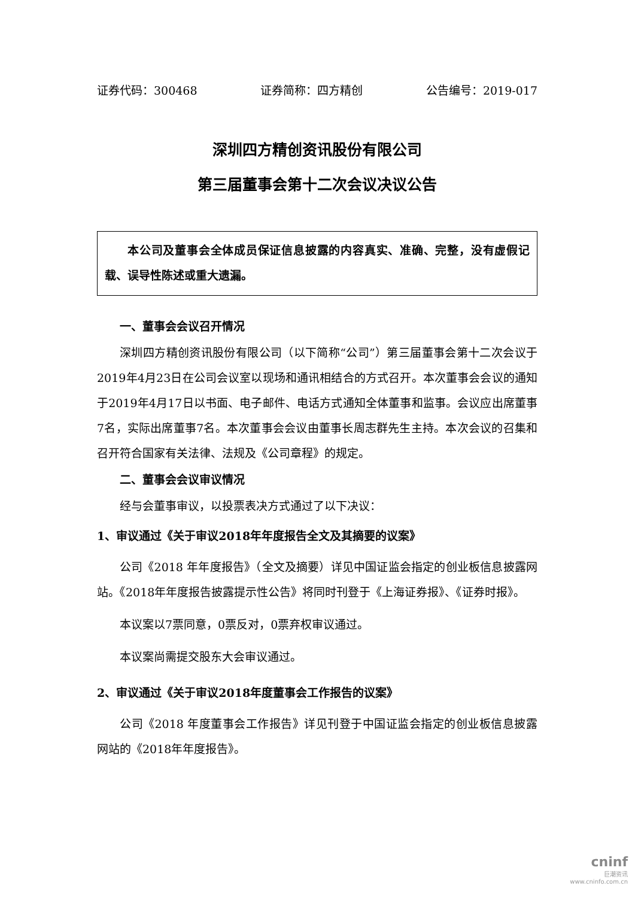证券代码：300468 证券简称：四方精创 公告编号：2019-017
深圳四方精创资讯股份有限公司
第三届董事会第十二次会议决议公告
本公司及董事会全体成员保证信息披露的内容真实、准确、完整，没有虚假记载、误导性陈述或重大遗漏。
一、董事会会议召开情况
深圳四方精创资讯股份有限公司（以下简称“公司”）第三届董事会第十二次会议于2019年4月23日在公司会议室以现场和通讯相结合的方式召开。本次董事会会议的通知于2019年4月17日以书面、电子邮件、电话方式通知全体董事和监事。会议应出席董事7名，实际出席董事7名。本次董事会会议由董事长周志群先生主持。本次会议的召集和召开符合国家有关法律、法规及《公司章程》的规定。
二、董事会会议审议情况
经与会董事审议，以投票表决方式通过了以下决议：
1、审议通过《关于审议2018年年度报告全文及其摘要的议案》
公司《2018 年年度报告》（全文及摘要）详见中国证监会指定的创业板信息披露网站。《2018年年度报告披露提示性公告》将同时刊登于《上海证券报》、《证券时报》。
本议案以7票同意，0票反对，0票弃权审议通过。
本议案尚需提交股东大会审议通过。
2、审议通过《关于审议2018年度董事会工作报告的议案》
公司《2018 年度董事会工作报告》详见刊登于中国证监会指定的创业板信息披露网站的《2018年年度报告》。
cninf
巨潮资讯
www.cninfo.com.cn